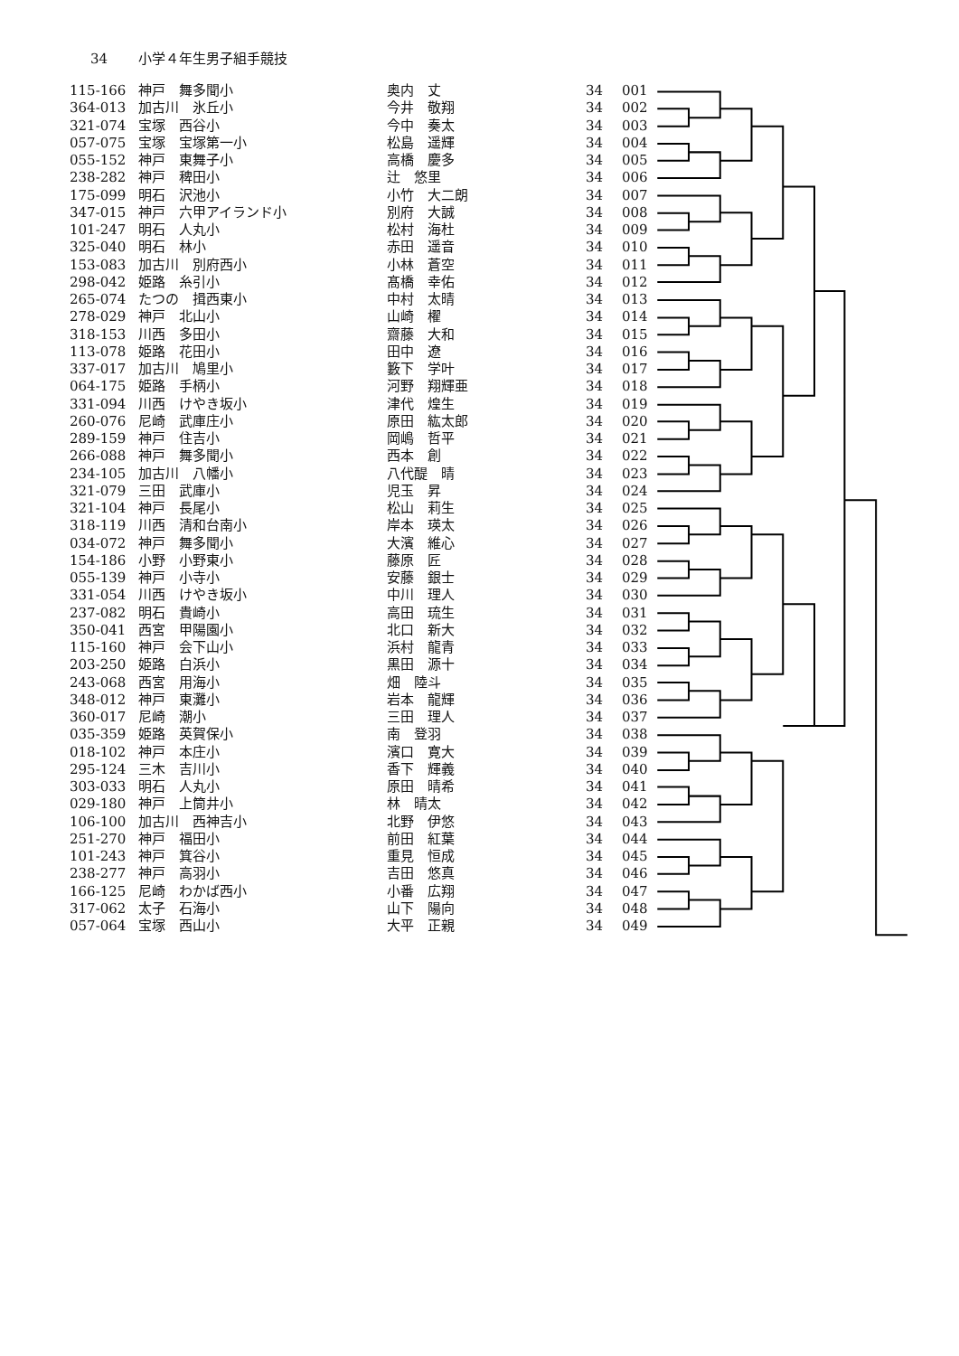34 小学４年生男子組手競技
| 115-166 | 神戸 舞多聞小 | 奥内 丈 | 34 | 001 |
| 364-013 | 加古川 氷丘小 | 今井 敬翔 | 34 | 002 |
| 321-074 | 宝塚 西谷小 | 今中 奏太 | 34 | 003 |
| 057-075 | 宝塚 宝塚第一小 | 松島 遥輝 | 34 | 004 |
| 055-152 | 神戸 東舞子小 | 高橋 慶多 | 34 | 005 |
| 238-282 | 神戸 稗田小 | 辻 悠里 | 34 | 006 |
| 175-099 | 明石 沢池小 | 小竹 大二朗 | 34 | 007 |
| 347-015 | 神戸 六甲アイランド小 | 別府 大誠 | 34 | 008 |
| 101-247 | 明石 人丸小 | 松村 海杜 | 34 | 009 |
| 325-040 | 明石 林小 | 赤田 遥音 | 34 | 010 |
| 153-083 | 加古川 別府西小 | 小林 蒼空 | 34 | 011 |
| 298-042 | 姫路 糸引小 | 髙橋 幸佑 | 34 | 012 |
| 265-074 | たつの 揖西東小 | 中村 太晴 | 34 | 013 |
| 278-029 | 神戸 北山小 | 山崎 櫂 | 34 | 014 |
| 318-153 | 川西 多田小 | 齋藤 大和 | 34 | 015 |
| 113-078 | 姫路 花田小 | 田中 遼 | 34 | 016 |
| 337-017 | 加古川 鳩里小 | 籔下 学叶 | 34 | 017 |
| 064-175 | 姫路 手柄小 | 河野 翔輝亜 | 34 | 018 |
| 331-094 | 川西 けやき坂小 | 津代 煌生 | 34 | 019 |
| 260-076 | 尼崎 武庫庄小 | 原田 紘太郎 | 34 | 020 |
| 289-159 | 神戸 住吉小 | 岡嶋 哲平 | 34 | 021 |
| 266-088 | 神戸 舞多聞小 | 西本 創 | 34 | 022 |
| 234-105 | 加古川 八幡小 | 八代醍 晴 | 34 | 023 |
| 321-079 | 三田 武庫小 | 児玉 昇 | 34 | 024 |
| 321-104 | 神戸 長尾小 | 松山 莉生 | 34 | 025 |
| 318-119 | 川西 清和台南小 | 岸本 瑛太 | 34 | 026 |
| 034-072 | 神戸 舞多聞小 | 大濱 維心 | 34 | 027 |
| 154-186 | 小野 小野東小 | 藤原 匠 | 34 | 028 |
| 055-139 | 神戸 小寺小 | 安藤 銀士 | 34 | 029 |
| 331-054 | 川西 けやき坂小 | 中川 理人 | 34 | 030 |
| 237-082 | 明石 貴崎小 | 高田 琉生 | 34 | 031 |
| 350-041 | 西宮 甲陽園小 | 北口 新大 | 34 | 032 |
| 115-160 | 神戸 会下山小 | 浜村 龍青 | 34 | 033 |
| 203-250 | 姫路 白浜小 | 黒田 源十 | 34 | 034 |
| 243-068 | 西宮 用海小 | 畑 陸斗 | 34 | 035 |
| 348-012 | 神戸 東灘小 | 岩本 龍輝 | 34 | 036 |
| 360-017 | 尼崎 潮小 | 三田 理人 | 34 | 037 |
| 035-359 | 姫路 英賀保小 | 南 登羽 | 34 | 038 |
| 018-102 | 神戸 本庄小 | 濱口 寛大 | 34 | 039 |
| 295-124 | 三木 吉川小 | 香下 輝義 | 34 | 040 |
| 303-033 | 明石 人丸小 | 原田 晴希 | 34 | 041 |
| 029-180 | 神戸 上筒井小 | 林 晴太 | 34 | 042 |
| 106-100 | 加古川 西神吉小 | 北野 伊悠 | 34 | 043 |
| 251-270 | 神戸 福田小 | 前田 紅葉 | 34 | 044 |
| 101-243 | 神戸 箕谷小 | 重見 恒成 | 34 | 045 |
| 238-277 | 神戸 高羽小 | 吉田 悠真 | 34 | 046 |
| 166-125 | 尼崎 わかば西小 | 小番 広翔 | 34 | 047 |
| 317-062 | 太子 石海小 | 山下 陽向 | 34 | 048 |
| 057-064 | 宝塚 西山小 | 大平 正親 | 34 | 049 |